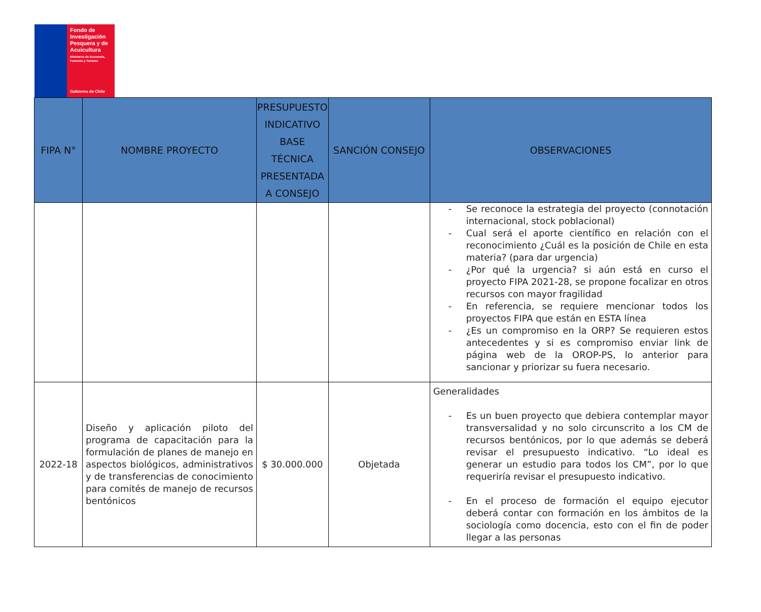Fondo de Investigación Pesquera y de Acuicultura
Ministerio de Economía, Fomento y Turismo
Gobierno de Chile
| FIPA N° | NOMBRE PROYECTO | PRESUPUESTO INDICATIVO BASE TÉCNICA PRESENTADA A CONSEJO | SANCIÓN CONSEJO | OBSERVACIONES |
| --- | --- | --- | --- | --- |
| | | | | - Se reconoce la estrategia del proyecto (connotación internacional, stock poblacional) - Cual será el aporte científico en relación con el reconocimiento ¿Cuál es la posición de Chile en esta materia? (para dar urgencia) - ¿Por qué la urgencia? si aún está en curso el proyecto FIPA 2021-28, se propone focalizar en otros recursos con mayor fragilidad - En referencia, se requiere mencionar todos los proyectos FIPA que están en ESTA línea - ¿Es un compromiso en la ORP? Se requieren estos antecedentes y si es compromiso enviar link de página web de la OROP-PS, lo anterior para sancionar y priorizar su fuera necesario. |
| 2022-18 | Diseño y aplicación piloto del programa de capacitación para la formulación de planes de manejo en aspectos biológicos, administrativos y de transferencias de conocimiento para comités de manejo de recursos bentónicos | $ 30.000.000 | Objetada | Generalidades - Es un buen proyecto que debiera contemplar mayor transversalidad y no solo circunscrito a los CM de recursos bentónicos, por lo que además se deberá revisar el presupuesto indicativo. “Lo ideal es generar un estudio para todos los CM”, por lo que requeriría revisar el presupuesto indicativo. - En el proceso de formación el equipo ejecutor deberá contar con formación en los ámbitos de la sociología como docencia, esto con el fin de poder llegar a las personas |